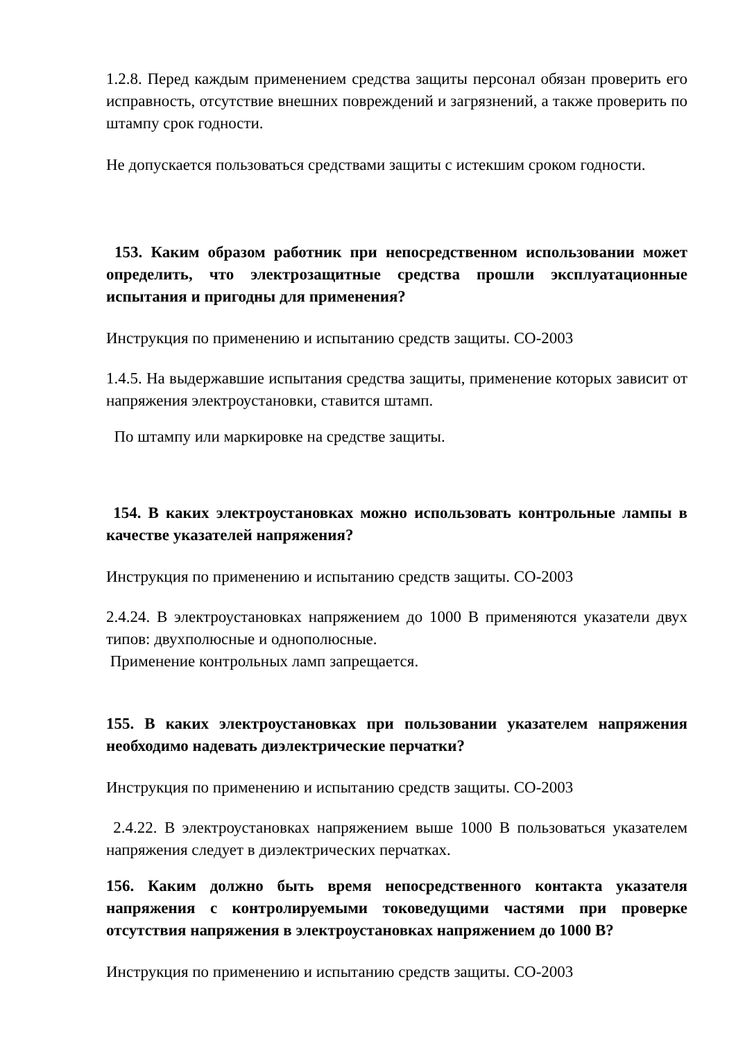1.2.8. Перед каждым применением средства защиты персонал обязан проверить его исправность, отсутствие внешних повреждений и загрязнений, а также проверить по штампу срок годности.
Не допускается пользоваться средствами защиты с истекшим сроком годности.
153. Каким образом работник при непосредственном использовании может определить, что электрозащитные средства прошли эксплуатационные испытания и пригодны для применения?
Инструкция по применению и испытанию средств защиты. СО-2003
1.4.5. На выдержавшие испытания средства защиты, применение которых зависит от напряжения электроустановки, ставится штамп.
По штампу или маркировке на средстве защиты.
154. В каких электроустановках можно использовать контрольные лампы в качестве указателей напряжения?
Инструкция по применению и испытанию средств защиты. СО-2003
2.4.24. В электроустановках напряжением до 1000 В применяются указатели двух типов: двухполюсные и однополюсные.
Применение контрольных ламп запрещается.
155. В каких электроустановках при пользовании указателем напряжения необходимо надевать диэлектрические перчатки?
Инструкция по применению и испытанию средств защиты. СО-2003
2.4.22. В электроустановках напряжением выше 1000 В пользоваться указателем напряжения следует в диэлектрических перчатках.
156. Каким должно быть время непосредственного контакта указателя напряжения с контролируемыми токоведущими частями при проверке отсутствия напряжения в электроустановках напряжением до 1000 В?
Инструкция по применению и испытанию средств защиты. СО-2003